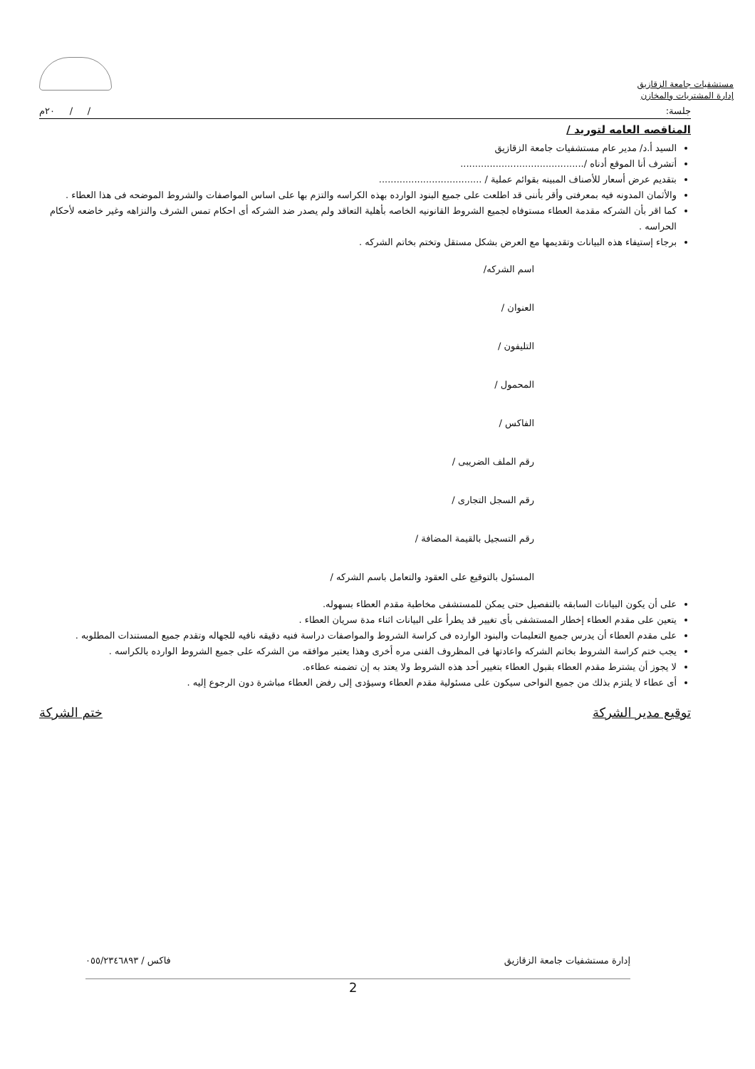مستشفيات جامعة الزقازيق
إدارة المشتريات والمخازن
جلسة: / / ٢٠م
المناقصه العامه لتوريد /
السيد أ.د/ مدير عام مستشفيات جامعة الزقازيق
أتشرف أنا الموقع أدناه /..........................................
بتقديم عرض أسعار للأصناف المبينه بقوائم عملية / ...................................
والأثمان المدونه فيه بمعرفتى وأقر بأننى قد اطلعت على جميع البنود الوارده بهذه الكراسه والتزم بها على اساس المواصفات والشروط الموضحه فى هذا العطاء .
كما اقر بأن الشركه مقدمة العطاء مستوفاه لجميع الشروط القانونيه الخاصه بأهلية التعاقد ولم يصدر ضد الشركه أى احكام تمس الشرف والنزاهه وغير خاضعه لأحكام الحراسه .
برجاء إستيفاء هذه البيانات وتقديمها مع العرض بشكل مستقل وتختم بخاتم الشركه .
اسم الشركه/
العنوان /
التليفون /
المحمول /
الفاكس /
رقم الملف الضريبى /
رقم السجل التجارى /
رقم التسجيل بالقيمة المضافة /
المسئول بالتوقيع على العقود والتعامل باسم الشركه /
على أن يكون البيانات السابقه بالتفصيل حتى يمكن للمستشفى مخاطبة مقدم العطاء بسهوله.
يتعين على مقدم العطاء إخطار المستشفى بأى تغيير قد يطرأ على البيانات اثناء مدة سريان العطاء .
على مقدم العطاء أن يدرس جميع التعليمات والبنود الوارده فى كراسة الشروط والمواصفات دراسة فنيه دقيقه نافيه للجهاله وتقدم جميع المستندات المطلوبه .
يجب ختم كراسة الشروط بخاتم الشركه واعادتها فى المظروف الفنى مره أخرى وهذا يعتبر موافقه من الشركه على جميع الشروط الوارده بالكراسه .
لا يجوز أن يشترط مقدم العطاء بقبول العطاء بتغيير أحد هذه الشروط ولا يعتد به إن تضمنه عطاءه.
أى عطاء لا يلتزم بذلك من جميع النواحى سيكون على مسئولية مقدم العطاء وسيؤدى إلى رفض العطاء مباشرة دون الرجوع إليه .
توقيع مدير الشركة ختم الشركة
إدارة مستشفيات جامعة الزقازيق فاكس / ٠٥٥/٢٣٤٦٨٩٣
2